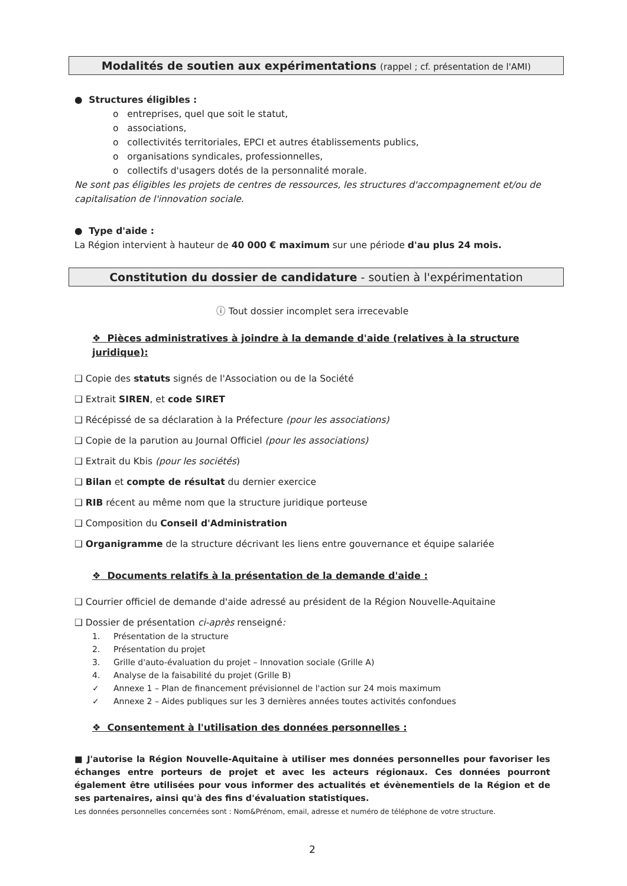Modalités de soutien aux expérimentations (rappel ; cf. présentation de l'AMI)
● Structures éligibles :
o entreprises, quel que soit le statut,
o associations,
o collectivités territoriales, EPCI et autres établissements publics,
o organisations syndicales, professionnelles,
o collectifs d'usagers dotés de la personnalité morale.
Ne sont pas éligibles les projets de centres de ressources, les structures d'accompagnement et/ou de capitalisation de l'innovation sociale.
● Type d'aide :
La Région intervient à hauteur de 40 000 € maximum sur une période d'au plus 24 mois.
Constitution du dossier de candidature - soutien à l'expérimentation
ⓘ Tout dossier incomplet sera irrecevable
❖ Pièces administratives à joindre à la demande d'aide (relatives à la structure juridique):
❑ Copie des statuts signés de l'Association ou de la Société
❑ Extrait SIREN, et code SIRET
❑ Récépissé de sa déclaration à la Préfecture (pour les associations)
❑ Copie de la parution au Journal Officiel (pour les associations)
❑ Extrait du Kbis (pour les sociétés)
❑ Bilan et compte de résultat du dernier exercice
❑ RIB récent au même nom que la structure juridique porteuse
❑ Composition du Conseil d'Administration
❑ Organigramme de la structure décrivant les liens entre gouvernance et équipe salariée
❖ Documents relatifs à la présentation de la demande d'aide :
❑ Courrier officiel de demande d'aide adressé au président de la Région Nouvelle-Aquitaine
❑ Dossier de présentation ci-après renseigné:
1. Présentation de la structure
2. Présentation du projet
3. Grille d'auto-évaluation du projet – Innovation sociale (Grille A)
4. Analyse de la faisabilité du projet (Grille B)
✓ Annexe 1 – Plan de financement prévisionnel de l'action sur 24 mois maximum
✓ Annexe 2 – Aides publiques sur les 3 dernières années toutes activités confondues
❖ Consentement à l'utilisation des données personnelles :
■ J'autorise la Région Nouvelle-Aquitaine à utiliser mes données personnelles pour favoriser les échanges entre porteurs de projet et avec les acteurs régionaux. Ces données pourront également être utilisées pour vous informer des actualités et évènementiels de la Région et de ses partenaires, ainsi qu'à des fins d'évaluation statistiques.
Les données personnelles concernées sont : Nom&Prénom, email, adresse et numéro de téléphone de votre structure.
2